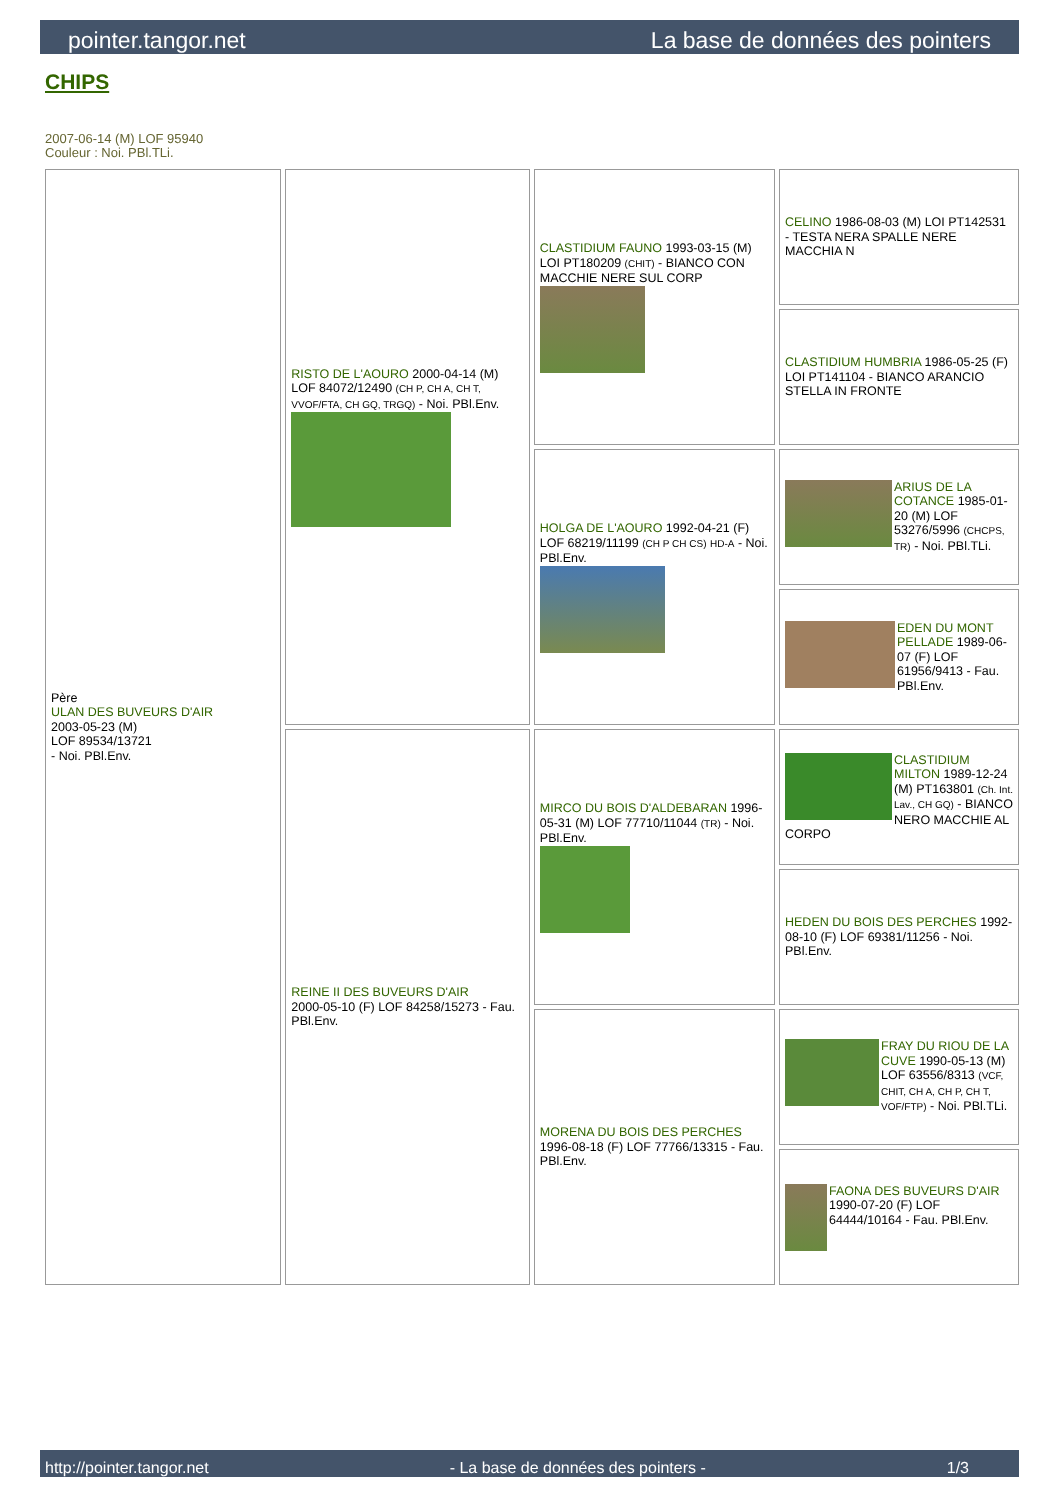pointer.tangor.net La base de données des pointers
CHIPS
2007-06-14 (M) LOF 95940
Couleur : Noi. PBl.TLi.
| Père ULAN DES BUVEURS D'AIR 2003-05-23 (M) LOF 89534/13721 - Noi. PBl.Env. | RISTO DE L'AOURO 2000-04-14 (M) LOF 84072/12490 (CH P, CH A, CH T, VVOF/FTA, CH GQ, TRGQ) - Noi. PBl.Env. | CLASTIDIUM FAUNO 1993-03-15 (M) LOI PT180209 (CHIT) - BIANCO CON MACCHIE NERE SUL CORP | CELINO 1986-08-03 (M) LOI PT142531 - TESTA NERA SPALLE NERE MACCHIA N |
| | | | CLASTIDIUM HUMBRIA 1986-05-25 (F) LOI PT141104 - BIANCO ARANCIO STELLA IN FRONTE |
| | | HOLGA DE L'AOURO 1992-04-21 (F) LOF 68219/11199 (CH P CH CS) HD-A - Noi. PBl.Env. | ARIUS DE LA COTANCE 1985-01-20 (M) LOF 53276/5996 (CHCPS, TR) - Noi. PBl.TLi. |
| | | | EDEN DU MONT PELLADE 1989-06-07 (F) LOF 61956/9413 - Fau. PBl.Env. |
| | REINE II DES BUVEURS D'AIR 2000-05-10 (F) LOF 84258/15273 - Fau. PBl.Env. | MIRCO DU BOIS D'ALDEBARAN 1996-05-31 (M) LOF 77710/11044 (TR) - Noi. PBl.Env. | CLASTIDIUM MILTON 1989-12-24 (M) PT163801 (Ch. Int. Lav., CH GQ) - BIANCO NERO MACCHIE AL CORPO |
| | | | HEDEN DU BOIS DES PERCHES 1992-08-10 (F) LOF 69381/11256 - Noi. PBl.Env. |
| | | MORENA DU BOIS DES PERCHES 1996-08-18 (F) LOF 77766/13315 - Fau. PBl.Env. | FRAY DU RIOU DE LA CUVE 1990-05-13 (M) LOF 63556/8313 (VCF, CHIT, CH A, CH P, CH T, VOF/FTP) - Noi. PBl.TLi. |
| | | | FAONA DES BUVEURS D'AIR 1990-07-20 (F) LOF 64444/10164 - Fau. PBl.Env. |
http://pointer.tangor.net - La base de données des pointers - 1/3